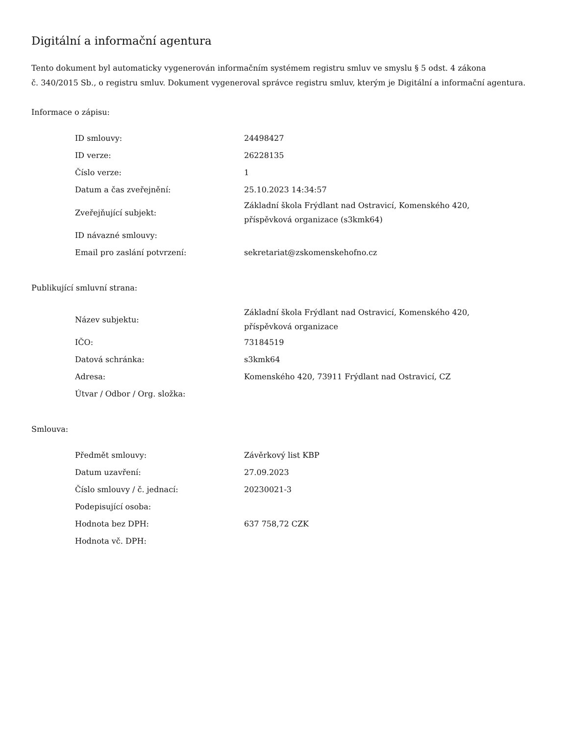Digitální a informační agentura
Tento dokument byl automaticky vygenerován informačním systémem registru smluv ve smyslu § 5 odst. 4 zákona
č. 340/2015 Sb., o registru smluv. Dokument vygeneroval správce registru smluv, kterým je Digitální a informační agentura.
Informace o zápisu:
| ID smlouvy: | 24498427 |
| ID verze: | 26228135 |
| Číslo verze: | 1 |
| Datum a čas zveřejnění: | 25.10.2023 14:34:57 |
| Zveřejňující subjekt: | Základní škola Frýdlant nad Ostravicí, Komenského 420, příspěvková organizace (s3kmk64) |
| ID návazné smlouvy: | |
| Email pro zaslání potvrzení: | sekretariat@zskomenskehofno.cz |
Publikující smluvní strana:
| Název subjektu: | Základní škola Frýdlant nad Ostravicí, Komenského 420, příspěvková organizace |
| IČO: | 73184519 |
| Datová schránka: | s3kmk64 |
| Adresa: | Komenského 420, 73911 Frýdlant nad Ostravicí, CZ |
| Útvar / Odbor / Org. složka: | |
Smlouva:
| Předmět smlouvy: | Závěrkový list KBP |
| Datum uzavření: | 27.09.2023 |
| Číslo smlouvy / č. jednací: | 20230021-3 |
| Podepisující osoba: | |
| Hodnota bez DPH: | 637 758,72 CZK |
| Hodnota vč. DPH: | |